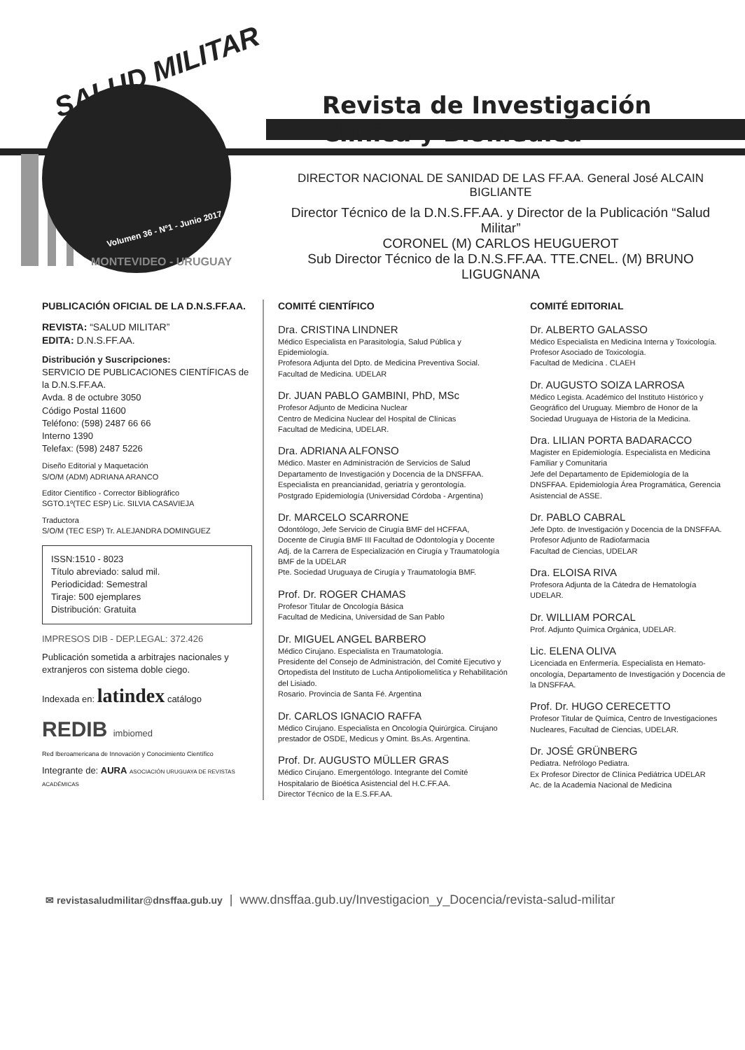SALUD MILITAR
Volumen 36 - Nº1 - Junio 2017
MONTEVIDEO - URUGUAY
Revista de Investigación Clínica y Biomédica
DIRECTOR NACIONAL DE SANIDAD DE LAS FF.AA. General José ALCAIN BIGLIANTE
Director Técnico de la D.N.S.FF.AA. y Director de la Publicación “Salud Militar”
CORONEL (M) CARLOS HEUGUEROT
Sub Director Técnico de la D.N.S.FF.AA. TTE.CNEL. (M) BRUNO LIGUGNANA
PUBLICACIÓN OFICIAL DE LA D.N.S.FF.AA.
REVISTA: “SALUD MILITAR”
EDITA: D.N.S.FF.AA.
Distribución y Suscripciones:
SERVICIO DE PUBLICACIONES CIENTÍFICAS de la D.N.S.FF.AA.
Avda. 8 de octubre 3050
Código Postal 11600
Teléfono: (598) 2487 66 66
Interno 1390
Telefax: (598) 2487 5226
Diseño Editorial y Maquetación
S/O/M (ADM) ADRIANA ARANCO
Editor Científico - Corrector Bibliográfico
SGTO.1º(TEC ESP) Lic. SILVIA CASAVIEJA
Traductora
S/O/M (TEC ESP) Tr. ALEJANDRA DOMINGUEZ
ISSN:1510 - 8023
Título abreviado: salud mil.
Periodicidad: Semestral
Tiraje: 500 ejemplares
Distribución: Gratuita
IMPRESOS DIB - DEP.LEGAL: 372.426
Publicación sometida a arbitrajes nacionales y extranjeros con sistema doble ciego.
Indexada en: latindex catálogo
REDIB imbiomed
Red Iberoamericana de Innovación y Conocimiento Científico
Integrante de: AURA ASOCIACIÓN URUGUAYA DE REVISTAS ACADÉMICAS
COMITÉ CIENTÍFICO
Dra. CRISTINA LINDNER
Médico Especialista en Parasitología, Salud Pública y Epidemiología.
Profesora Adjunta del Dpto. de Medicina Preventiva Social. Facultad de Medicina. UDELAR
Dr. JUAN PABLO GAMBINI, PhD, MSc
Profesor Adjunto de Medicina Nuclear
Centro de Medicina Nuclear del Hospital de Clínicas
Facultad de Medicina, UDELAR.
Dra. ADRIANA ALFONSO
Médico. Master en Administración de Servicios de Salud
Departamento de Investigación y Docencia de la DNSFFAA.
Especialista en preancianidad, geriatría y gerontología.
Postgrado Epidemiología (Universidad Córdoba - Argentina)
Dr. MARCELO SCARRONE
Odontólogo, Jefe Servicio de Cirugía BMF del HCFFAA,
Docente de Cirugía BMF III Facultad de Odontología y Docente Adj. de la Carrera de Especialización en Cirugía y Traumatología BMF de la UDELAR
Pte. Sociedad Uruguaya de Cirugía y Traumatología BMF.
Prof. Dr. ROGER CHAMAS
Profesor Titular de Oncología Básica
Facultad de Medicina, Universidad de San Pablo
Dr. MIGUEL ANGEL BARBERO
Médico Cirujano. Especialista en Traumatología.
Presidente del Consejo de Administración, del Comité Ejecutivo y Ortopedista del Instituto de Lucha Antipoliomelítica y Rehabilitación del Lisiado.
Rosario. Provincia de Santa Fé. Argentina
Dr. CARLOS IGNACIO RAFFA
Médico Cirujano. Especialista en Oncología Quirúrgica. Cirujano prestador de OSDE, Medicus y Omint. Bs.As. Argentina.
Prof. Dr. AUGUSTO MÜLLER GRAS
Médico Cirujano. Emergentólogo. Integrante del Comité Hospitalario de Bioética Asistencial del H.C.FF.AA.
Director Técnico de la E.S.FF.AA.
COMITÉ EDITORIAL
Dr. ALBERTO GALASSO
Médico Especialista en Medicina Interna y Toxicología. Profesor Asociado de Toxicología.
Facultad de Medicina . CLAEH
Dr. AUGUSTO SOIZA LARROSA
Médico Legista. Académico del Instituto Histórico y Geográfico del Uruguay. Miembro de Honor de la Sociedad Uruguaya de Historia de la Medicina.
Dra. LILIAN PORTA BADARACCO
Magister en Epidemiología. Especialista en Medicina Familiar y Comunitaria
Jefe del Departamento de Epidemiología de la DNSFFAA. Epidemiología Área Programática, Gerencia Asistencial de ASSE.
Dr. PABLO CABRAL
Jefe Dpto. de Investigación y Docencia de la DNSFFAA.
Profesor Adjunto de Radiofarmacia
Facultad de Ciencias, UDELAR
Dra. ELOISA RIVA
Profesora Adjunta de la Cátedra de Hematología UDELAR.
Dr. WILLIAM PORCAL
Prof. Adjunto Química Orgánica, UDELAR.
Lic. ELENA OLIVA
Licenciada en Enfermería. Especialista en Hemato-oncología, Departamento de Investigación y Docencia de la DNSFFAA.
Prof. Dr. HUGO CERECETTO
Profesor Titular de Química, Centro de Investigaciones Nucleares, Facultad de Ciencias, UDELAR.
Dr. JOSÉ GRÜNBERG
Pediatra. Nefrólogo Pediatra.
Ex Profesor Director de Clínica Pediátrica UDELAR
Ac. de la Academia Nacional de Medicina
✉ revistasaludmilitar@dnsffaa.gub.uy | www.dnsffaa.gub.uy/Investigacion_y_Docencia/revista-salud-militar